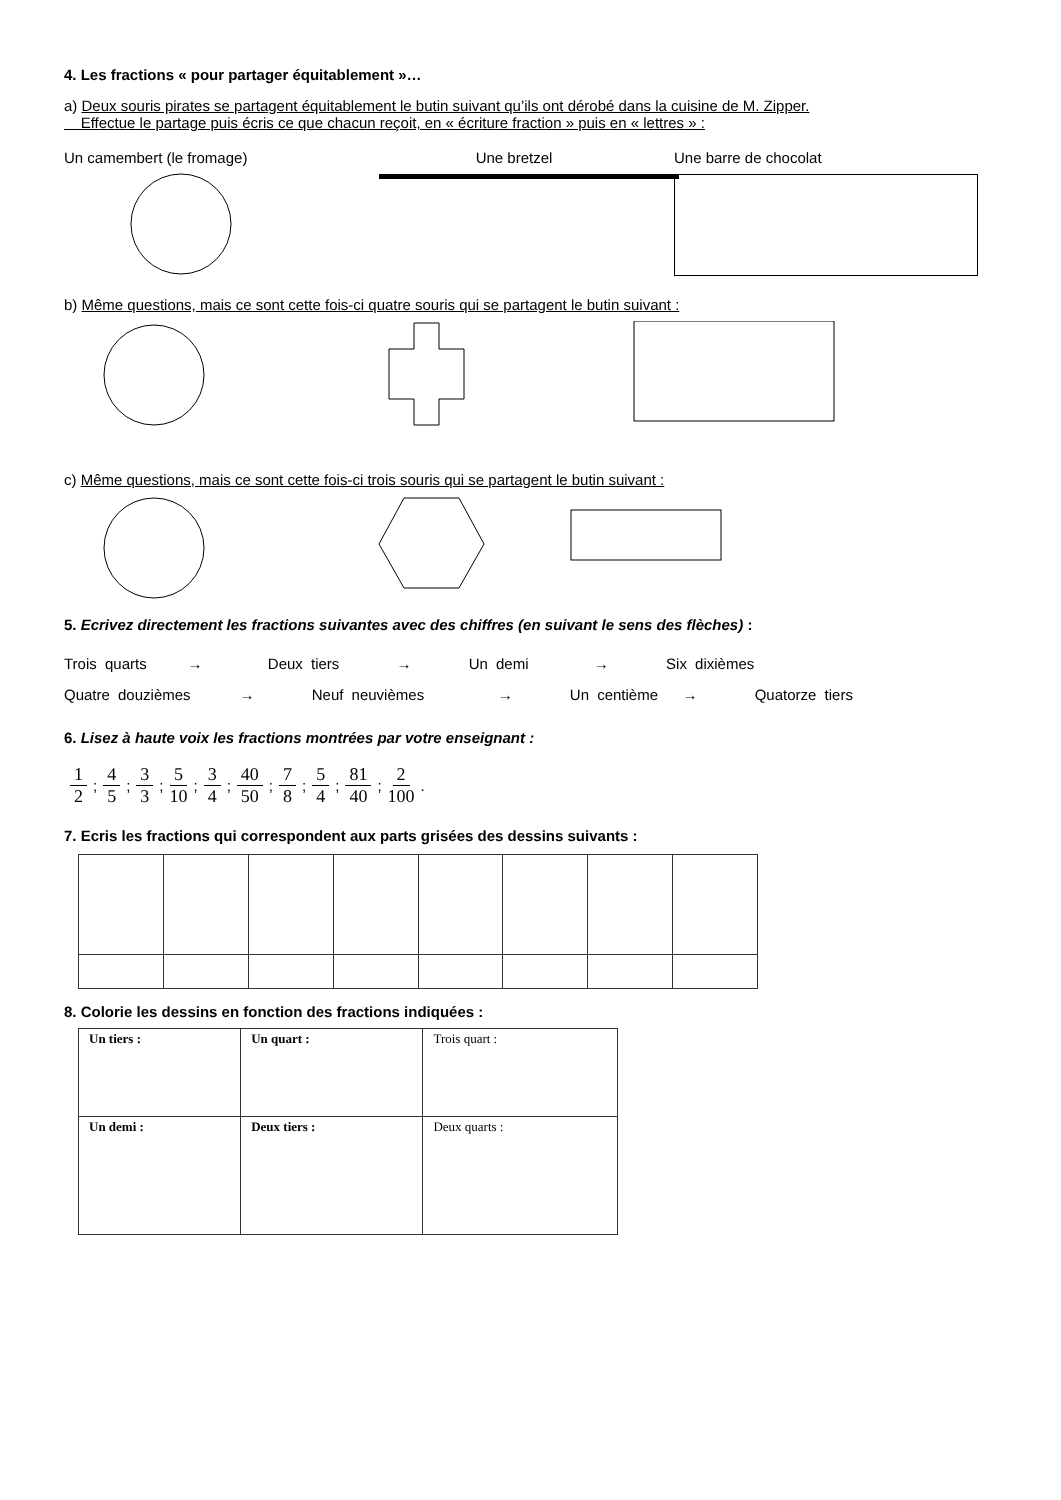4. Les fractions « pour partager équitablement »…
a) Deux souris pirates se partagent équitablement le butin suivant qu’ils ont dérobé dans la cuisine de M. Zipper.
Effectue le partage puis écris ce que chacun reçoit, en « écriture fraction » puis en « lettres » :
Un camembert (le fromage) Une bretzel Une barre de chocolat
b) Même questions, mais ce sont cette fois-ci quatre souris qui se partagent le butin suivant :
c) Même questions, mais ce sont cette fois-ci trois souris qui se partagent le butin suivant :
5. Ecrivez directement les fractions suivantes avec des chiffres (en suivant le sens des flèches) :
Trois quarts → Deux tiers → Un demi → Six dixièmes
Quatre douzièmes → Neuf neuvièmes → Un centième → Quatorze tiers
6. Lisez à haute voix les fractions montrées par votre enseignant :
1 2; 4 5; 3 3; 5 10; 3 4; 40 50; 7 8; 5 4; 81 40; 2 100 .
7. Ecris les fractions qui correspondent aux parts grisées des dessins suivants :
8. Colorie les dessins en fonction des fractions indiquées :
| Un tiers : | Un quart : | Trois quart : |
| Un demi : | Deux tiers : | Deux quarts : |